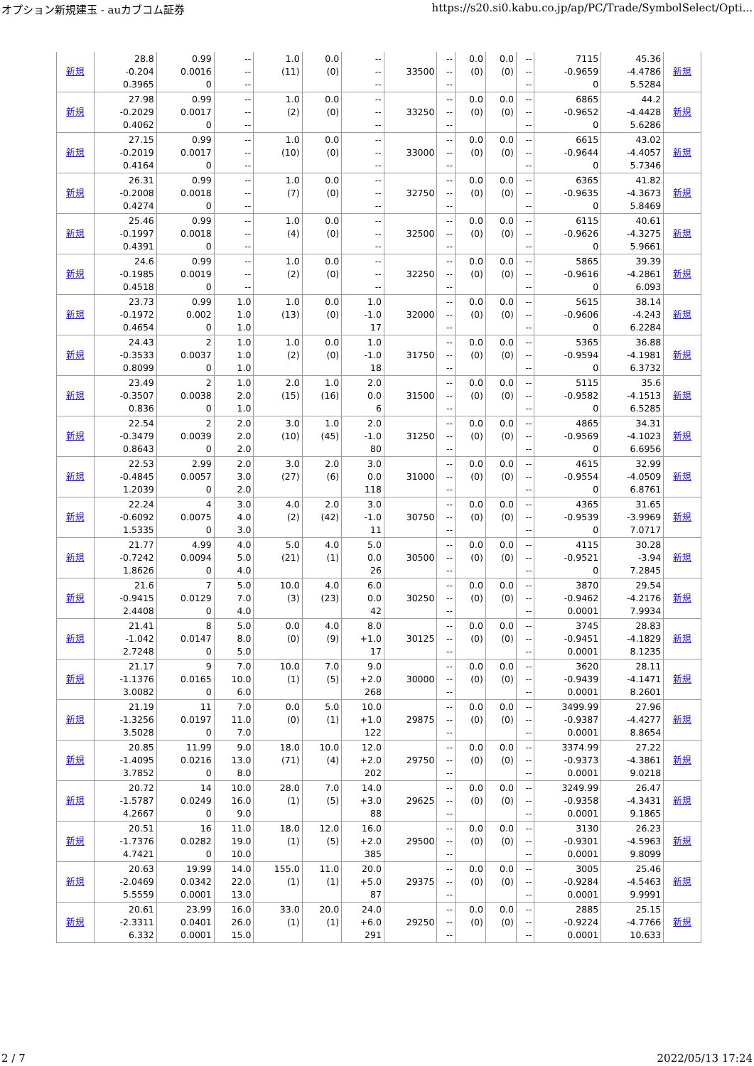オプション新規建玉 - auカブコム証券 https://s20.si0.kabu.co.jp/ap/PC/Trade/SymbolSelect/Opti...
| 新規 | 28.8 -0.204 0.3965 | 0.99 0.0016 0 | -- -- -- | 1.0 (11) | 0.0 (0) | -- -- -- | 33500 | -- -- -- | 0.0 (0) | 0.0 (0) | -- -- -- | 7115 -0.9659 0 | 45.36 -4.4786 5.5284 | 新規 |
| 新規 | 27.98 -0.2029 0.4062 | 0.99 0.0017 0 | -- -- -- | 1.0 (2) | 0.0 (0) | -- -- -- | 33250 | -- -- -- | 0.0 (0) | 0.0 (0) | -- -- -- | 6865 -0.9652 0 | 44.2 -4.4428 5.6286 | 新規 |
| 新規 | 27.15 -0.2019 0.4164 | 0.99 0.0017 0 | -- -- -- | 1.0 (10) | 0.0 (0) | -- -- -- | 33000 | -- -- -- | 0.0 (0) | 0.0 (0) | -- -- -- | 6615 -0.9644 0 | 43.02 -4.4057 5.7346 | 新規 |
| 新規 | 26.31 -0.2008 0.4274 | 0.99 0.0018 0 | -- -- -- | 1.0 (7) | 0.0 (0) | -- -- -- | 32750 | -- -- -- | 0.0 (0) | 0.0 (0) | -- -- -- | 6365 -0.9635 0 | 41.82 -4.3673 5.8469 | 新規 |
| 新規 | 25.46 -0.1997 0.4391 | 0.99 0.0018 0 | -- -- -- | 1.0 (4) | 0.0 (0) | -- -- -- | 32500 | -- -- -- | 0.0 (0) | 0.0 (0) | -- -- -- | 6115 -0.9626 0 | 40.61 -4.3275 5.9661 | 新規 |
| 新規 | 24.6 -0.1985 0.4518 | 0.99 0.0019 0 | -- -- -- | 1.0 (2) | 0.0 (0) | -- -- -- | 32250 | -- -- -- | 0.0 (0) | 0.0 (0) | -- -- -- | 5865 -0.9616 0 | 39.39 -4.2861 6.093 | 新規 |
| 新規 | 23.73 -0.1972 0.4654 | 0.99 0.002 0 | 1.0 1.0 1.0 | 1.0 (13) | 0.0 (0) | 1.0 -1.0 17 | 32000 | -- -- -- | 0.0 (0) | 0.0 (0) | -- -- -- | 5615 -0.9606 0 | 38.14 -4.243 6.2284 | 新規 |
| 新規 | 24.43 -0.3533 0.8099 | 2 0.0037 0 | 1.0 1.0 1.0 | 1.0 (2) | 0.0 (0) | 1.0 -1.0 18 | 31750 | -- -- -- | 0.0 (0) | 0.0 (0) | -- -- -- | 5365 -0.9594 0 | 36.88 -4.1981 6.3732 | 新規 |
| 新規 | 23.49 -0.3507 0.836 | 2 0.0038 0 | 1.0 2.0 1.0 | 2.0 (15) | 1.0 (16) | 2.0 0.0 6 | 31500 | -- -- -- | 0.0 (0) | 0.0 (0) | -- -- -- | 5115 -0.9582 0 | 35.6 -4.1513 6.5285 | 新規 |
| 新規 | 22.54 -0.3479 0.8643 | 2 0.0039 0 | 2.0 2.0 2.0 | 3.0 (10) | 1.0 (45) | 2.0 -1.0 80 | 31250 | -- -- -- | 0.0 (0) | 0.0 (0) | -- -- -- | 4865 -0.9569 0 | 34.31 -4.1023 6.6956 | 新規 |
| 新規 | 22.53 -0.4845 1.2039 | 2.99 0.0057 0 | 2.0 3.0 2.0 | 3.0 (27) | 2.0 (6) | 3.0 0.0 118 | 31000 | -- -- -- | 0.0 (0) | 0.0 (0) | -- -- -- | 4615 -0.9554 0 | 32.99 -4.0509 6.8761 | 新規 |
| 新規 | 22.24 -0.6092 1.5335 | 4 0.0075 0 | 3.0 4.0 3.0 | 4.0 (2) | 2.0 (42) | 3.0 -1.0 11 | 30750 | -- -- -- | 0.0 (0) | 0.0 (0) | -- -- -- | 4365 -0.9539 0 | 31.65 -3.9969 7.0717 | 新規 |
| 新規 | 21.77 -0.7242 1.8626 | 4.99 0.0094 0 | 4.0 5.0 4.0 | 5.0 (21) | 4.0 (1) | 5.0 0.0 26 | 30500 | -- -- -- | 0.0 (0) | 0.0 (0) | -- -- -- | 4115 -0.9521 0 | 30.28 -3.94 7.2845 | 新規 |
| 新規 | 21.6 -0.9415 2.4408 | 7 0.0129 0 | 5.0 7.0 4.0 | 10.0 (3) | 4.0 (23) | 6.0 0.0 42 | 30250 | -- -- -- | 0.0 (0) | 0.0 (0) | -- -- -- | 3870 -0.9462 0.0001 | 29.54 -4.2176 7.9934 | 新規 |
| 新規 | 21.41 -1.042 2.7248 | 8 0.0147 0 | 5.0 8.0 5.0 | 0.0 (0) | 4.0 (9) | 8.0 +1.0 17 | 30125 | -- -- -- | 0.0 (0) | 0.0 (0) | -- -- -- | 3745 -0.9451 0.0001 | 28.83 -4.1829 8.1235 | 新規 |
| 新規 | 21.17 -1.1376 3.0082 | 9 0.0165 0 | 7.0 10.0 6.0 | 10.0 (1) | 7.0 (5) | 9.0 +2.0 268 | 30000 | -- -- -- | 0.0 (0) | 0.0 (0) | -- -- -- | 3620 -0.9439 0.0001 | 28.11 -4.1471 8.2601 | 新規 |
| 新規 | 21.19 -1.3256 3.5028 | 11 0.0197 0 | 7.0 11.0 7.0 | 0.0 (0) | 5.0 (1) | 10.0 +1.0 122 | 29875 | -- -- -- | 0.0 (0) | 0.0 (0) | -- -- -- | 3499.99 -0.9387 0.0001 | 27.96 -4.4277 8.8654 | 新規 |
| 新規 | 20.85 -1.4095 3.7852 | 11.99 0.0216 0 | 9.0 13.0 8.0 | 18.0 (71) | 10.0 (4) | 12.0 +2.0 202 | 29750 | -- -- -- | 0.0 (0) | 0.0 (0) | -- -- -- | 3374.99 -0.9373 0.0001 | 27.22 -4.3861 9.0218 | 新規 |
| 新規 | 20.72 -1.5787 4.2667 | 14 0.0249 0 | 10.0 16.0 9.0 | 28.0 (1) | 7.0 (5) | 14.0 +3.0 88 | 29625 | -- -- -- | 0.0 (0) | 0.0 (0) | -- -- -- | 3249.99 -0.9358 0.0001 | 26.47 -4.3431 9.1865 | 新規 |
| 新規 | 20.51 -1.7376 4.7421 | 16 0.0282 0 | 11.0 19.0 10.0 | 18.0 (1) | 12.0 (5) | 16.0 +2.0 385 | 29500 | -- -- -- | 0.0 (0) | 0.0 (0) | -- -- -- | 3130 -0.9301 0.0001 | 26.23 -4.5963 9.8099 | 新規 |
| 新規 | 20.63 -2.0469 5.5559 | 19.99 0.0342 0.0001 | 14.0 22.0 13.0 | 155.0 (1) | 11.0 (1) | 20.0 +5.0 87 | 29375 | -- -- -- | 0.0 (0) | 0.0 (0) | -- -- -- | 3005 -0.9284 0.0001 | 25.46 -4.5463 9.9991 | 新規 |
| 新規 | 20.61 -2.3311 6.332 | 23.99 0.0401 0.0001 | 16.0 26.0 15.0 | 33.0 (1) | 20.0 (1) | 24.0 +6.0 291 | 29250 | -- -- -- | 0.0 (0) | 0.0 (0) | -- -- -- | 2885 -0.9224 0.0001 | 25.15 -4.7766 10.633 | 新規 |
2 / 7 2022/05/13 17:24